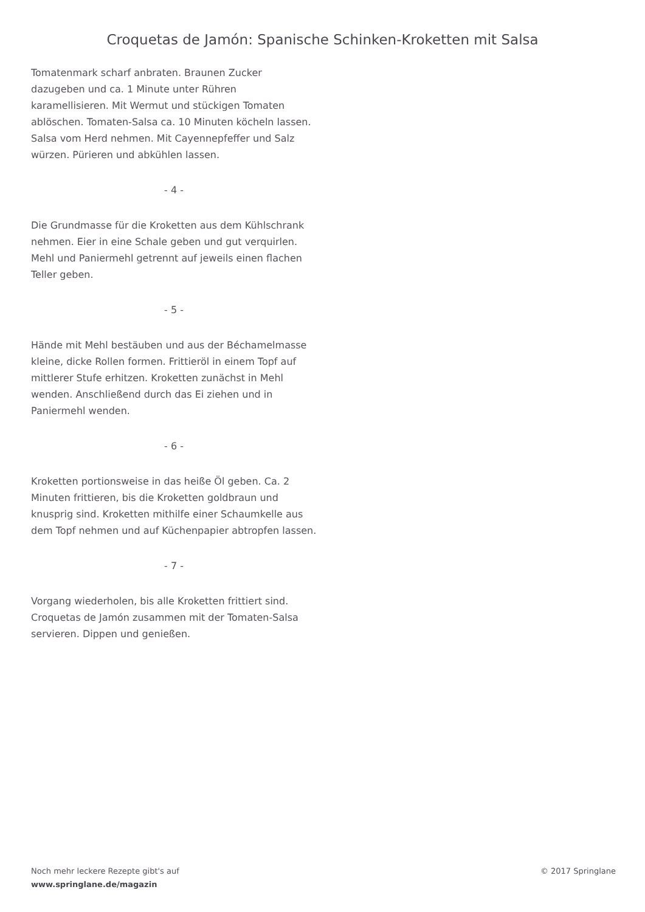Croquetas de Jamón: Spanische Schinken-Kroketten mit Salsa
Tomatenmark scharf anbraten. Braunen Zucker dazugeben und ca. 1 Minute unter Rühren karamellisieren. Mit Wermut und stückigen Tomaten ablöschen. Tomaten-Salsa ca. 10 Minuten köcheln lassen. Salsa vom Herd nehmen. Mit Cayennepfeffer und Salz würzen. Pürieren und abkühlen lassen.
- 4 -
Die Grundmasse für die Kroketten aus dem Kühlschrank nehmen. Eier in eine Schale geben und gut verquirlen. Mehl und Paniermehl getrennt auf jeweils einen flachen Teller geben.
- 5 -
Hände mit Mehl bestäuben und aus der Béchamelmasse kleine, dicke Rollen formen. Frittieröl in einem Topf auf mittlerer Stufe erhitzen. Kroketten zunächst in Mehl wenden. Anschließend durch das Ei ziehen und in Paniermehl wenden.
- 6 -
Kroketten portionsweise in das heiße Öl geben. Ca. 2 Minuten frittieren, bis die Kroketten goldbraun und knusprig sind. Kroketten mithilfe einer Schaumkelle aus dem Topf nehmen und auf Küchenpapier abtropfen lassen.
- 7 -
Vorgang wiederholen, bis alle Kroketten frittiert sind. Croquetas de Jamón zusammen mit der Tomaten-Salsa servieren. Dippen und genießen.
Noch mehr leckere Rezepte gibt's auf
www.springlane.de/magazin
© 2017 Springlane